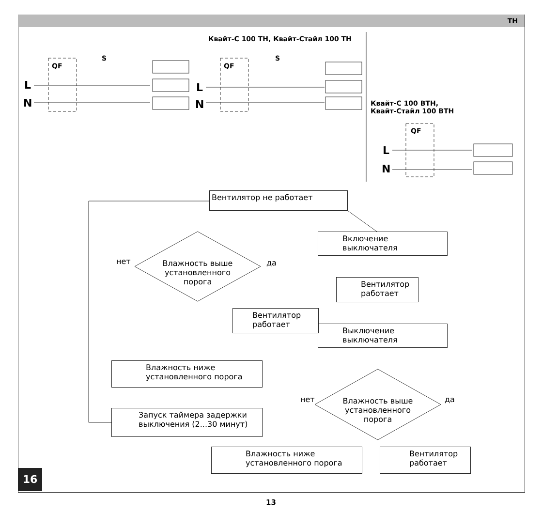TH
Квайт-С 100 ТН, Квайт-Стайл 100 ТН
Квайт-С 100 ВТН,
Квайт-Стайл 100 ВТН
QF
S
QF
S
QF
L
N
L
N
L
N
Вентилятор не работает
Включение
выключателя
Вентилятор
работает
Выключение
выключателя
Влажность выше
установленного
порога
нет да
Вентилятор
работает
Влажность ниже
установленного порога
Влажность выше
установленного
порога
нет да
Запуск таймера задержки
выключения (2...30 минут)
Вентилятор
работает
Влажность ниже
установленного порога
16
13